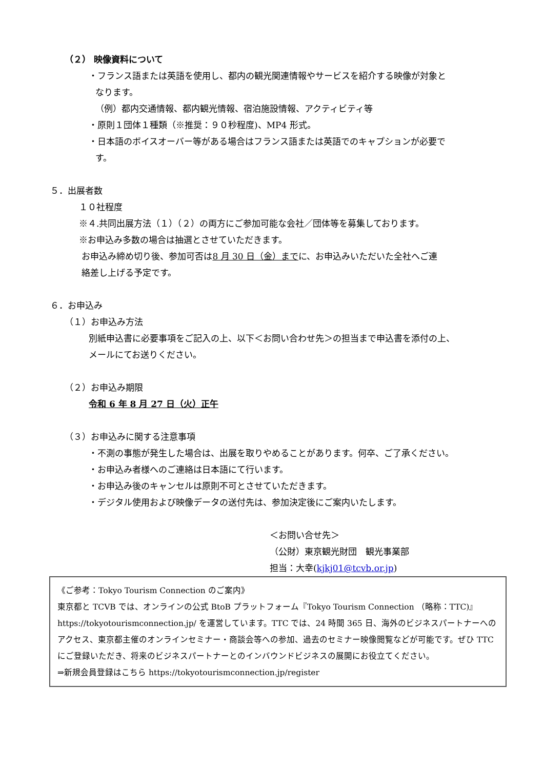（２） 映像資料について
・フランス語または英語を使用し、都内の観光関連情報やサービスを紹介する映像が対象と
なります。
（例）都内交通情報、都内観光情報、宿泊施設情報、アクティビティ等
・原則１団体１種類（※推奨：９０秒程度)、MP4 形式。
・日本語のボイスオーバー等がある場合はフランス語または英語でのキャプションが必要で
す。
５．出展者数
１０社程度
※４.共同出展方法（１）（２）の両方にご参加可能な会社／団体等を募集しております。
※お申込み多数の場合は抽選とさせていただきます。
お申込み締め切り後、参加可否は8 月 30 日（金）までに、お申込みいただいた全社へご連
絡差し上げる予定です。
６．お申込み
（１）お申込み方法
別紙申込書に必要事項をご記入の上、以下＜お問い合わせ先＞の担当まで申込書を添付の上、
メールにてお送りください。
（２）お申込み期限
令和 6 年 8 月 27 日（火）正午
（３）お申込みに関する注意事項
・不測の事態が発生した場合は、出展を取りやめることがあります。何卒、ご了承ください。
・お申込み者様へのご連絡は日本語にて行います。
・お申込み後のキャンセルは原則不可とさせていただきます。
・デジタル使用および映像データの送付先は、参加決定後にご案内いたします。
＜お問い合せ先＞
（公財）東京観光財団　観光事業部
担当：大幸(kjkj01@tcvb.or.jp)
《ご参考：Tokyo Tourism Connection のご案内》
東京都と TCVB では、オンラインの公式 BtoB プラットフォーム『Tokyo Tourism Connection （略称：TTC)』https://tokyotourismconnection.jp/ を運営しています。TTC では、24 時間 365 日、海外のビジネスパートナーへのアクセス、東京都主催のオンラインセミナー・商談会等への参加、過去のセミナー映像閲覧などが可能です。ぜひ TTC にご登録いただき、将来のビジネスパートナーとのインバウンドビジネスの展開にお役立てください。
⇒新規会員登録はこちら https://tokyotourismconnection.jp/register